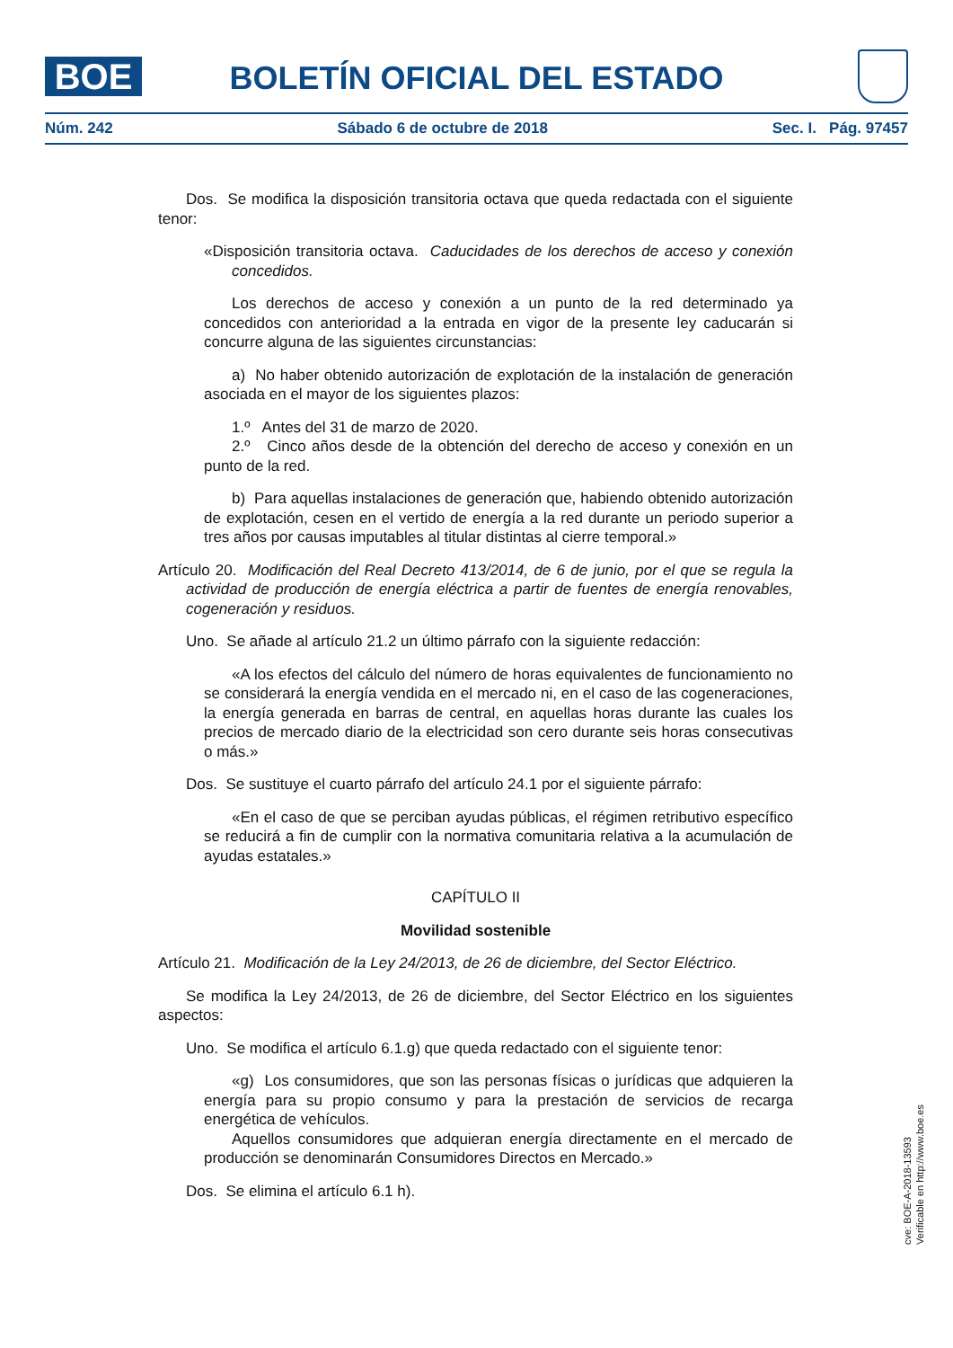BOE
BOLETÍN OFICIAL DEL ESTADO
Núm. 242 Sábado 6 de octubre de 2018 Sec. I. Pág. 97457
Dos. Se modifica la disposición transitoria octava que queda redactada con el siguiente tenor:
«Disposición transitoria octava. Caducidades de los derechos de acceso y conexión concedidos.
Los derechos de acceso y conexión a un punto de la red determinado ya concedidos con anterioridad a la entrada en vigor de la presente ley caducarán si concurre alguna de las siguientes circunstancias:
a) No haber obtenido autorización de explotación de la instalación de generación asociada en el mayor de los siguientes plazos:
1.º Antes del 31 de marzo de 2020.
2.º Cinco años desde de la obtención del derecho de acceso y conexión en un punto de la red.
b) Para aquellas instalaciones de generación que, habiendo obtenido autorización de explotación, cesen en el vertido de energía a la red durante un periodo superior a tres años por causas imputables al titular distintas al cierre temporal.»
Artículo 20. Modificación del Real Decreto 413/2014, de 6 de junio, por el que se regula la actividad de producción de energía eléctrica a partir de fuentes de energía renovables, cogeneración y residuos.
Uno. Se añade al artículo 21.2 un último párrafo con la siguiente redacción:
«A los efectos del cálculo del número de horas equivalentes de funcionamiento no se considerará la energía vendida en el mercado ni, en el caso de las cogeneraciones, la energía generada en barras de central, en aquellas horas durante las cuales los precios de mercado diario de la electricidad son cero durante seis horas consecutivas o más.»
Dos. Se sustituye el cuarto párrafo del artículo 24.1 por el siguiente párrafo:
«En el caso de que se perciban ayudas públicas, el régimen retributivo específico se reducirá a fin de cumplir con la normativa comunitaria relativa a la acumulación de ayudas estatales.»
CAPÍTULO II
Movilidad sostenible
Artículo 21. Modificación de la Ley 24/2013, de 26 de diciembre, del Sector Eléctrico.
Se modifica la Ley 24/2013, de 26 de diciembre, del Sector Eléctrico en los siguientes aspectos:
Uno. Se modifica el artículo 6.1.g) que queda redactado con el siguiente tenor:
«g) Los consumidores, que son las personas físicas o jurídicas que adquieren la energía para su propio consumo y para la prestación de servicios de recarga energética de vehículos.
Aquellos consumidores que adquieran energía directamente en el mercado de producción se denominarán Consumidores Directos en Mercado.»
Dos. Se elimina el artículo 6.1 h).
cve: BOE-A-2018-13593
Verificable en http://www.boe.es